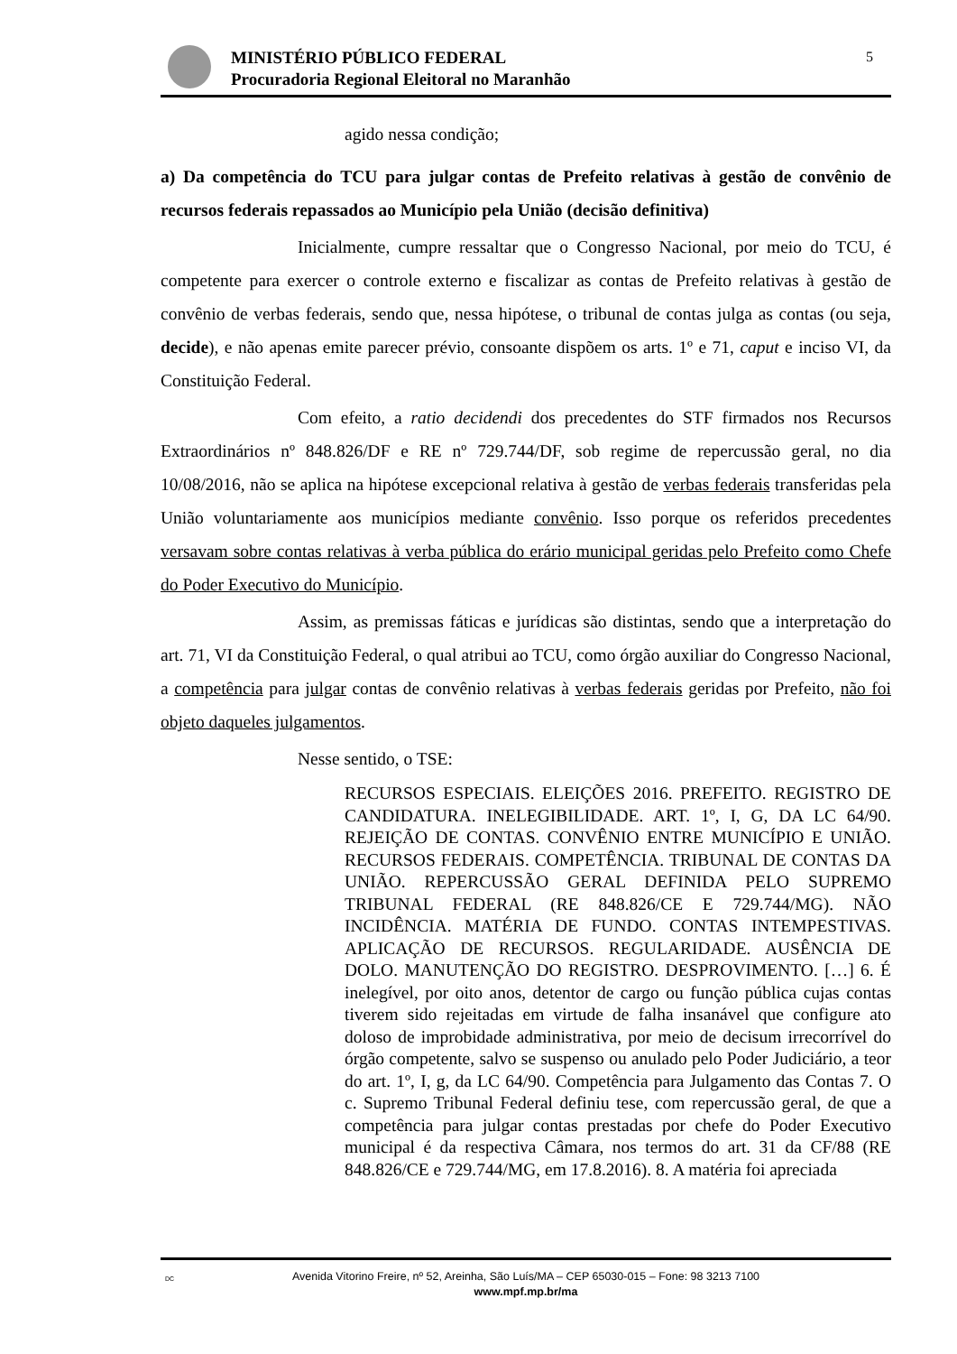MINISTÉRIO PÚBLICO FEDERAL
Procuradoria Regional Eleitoral no Maranhão
5
agido nessa condição;
a) Da competência do TCU para julgar contas de Prefeito relativas à gestão de convênio de recursos federais repassados ao Município pela União (decisão definitiva)
Inicialmente, cumpre ressaltar que o Congresso Nacional, por meio do TCU, é competente para exercer o controle externo e fiscalizar as contas de Prefeito relativas à gestão de convênio de verbas federais, sendo que, nessa hipótese, o tribunal de contas julga as contas (ou seja, decide), e não apenas emite parecer prévio, consoante dispõem os arts. 1º e 71, caput e inciso VI, da Constituição Federal.
Com efeito, a ratio decidendi dos precedentes do STF firmados nos Recursos Extraordinários nº 848.826/DF e RE nº 729.744/DF, sob regime de repercussão geral, no dia 10/08/2016, não se aplica na hipótese excepcional relativa à gestão de verbas federais transferidas pela União voluntariamente aos municípios mediante convênio. Isso porque os referidos precedentes versavam sobre contas relativas à verba pública do erário municipal geridas pelo Prefeito como Chefe do Poder Executivo do Município.
Assim, as premissas fáticas e jurídicas são distintas, sendo que a interpretação do art. 71, VI da Constituição Federal, o qual atribui ao TCU, como órgão auxiliar do Congresso Nacional, a competência para julgar contas de convênio relativas à verbas federais geridas por Prefeito, não foi objeto daqueles julgamentos.
Nesse sentido, o TSE:
RECURSOS ESPECIAIS. ELEIÇÕES 2016. PREFEITO. REGISTRO DE CANDIDATURA. INELEGIBILIDADE. ART. 1º, I, G, DA LC 64/90. REJEIÇÃO DE CONTAS. CONVÊNIO ENTRE MUNICÍPIO E UNIÃO. RECURSOS FEDERAIS. COMPETÊNCIA. TRIBUNAL DE CONTAS DA UNIÃO. REPERCUSSÃO GERAL DEFINIDA PELO SUPREMO TRIBUNAL FEDERAL (RE 848.826/CE E 729.744/MG). NÃO INCIDÊNCIA. MATÉRIA DE FUNDO. CONTAS INTEMPESTIVAS. APLICAÇÃO DE RECURSOS. REGULARIDADE. AUSÊNCIA DE DOLO. MANUTENÇÃO DO REGISTRO. DESPROVIMENTO. […] 6. É inelegível, por oito anos, detentor de cargo ou função pública cujas contas tiverem sido rejeitadas em virtude de falha insanável que configure ato doloso de improbidade administrativa, por meio de decisum irrecorrível do órgão competente, salvo se suspenso ou anulado pelo Poder Judiciário, a teor do art. 1º, I, g, da LC 64/90. Competência para Julgamento das Contas 7. O c. Supremo Tribunal Federal definiu tese, com repercussão geral, de que a competência para julgar contas prestadas por chefe do Poder Executivo municipal é da respectiva Câmara, nos termos do art. 31 da CF/88 (RE 848.826/CE e 729.744/MG, em 17.8.2016). 8. A matéria foi apreciada
DC Avenida Vitorino Freire, nº 52, Areinha, São Luís/MA – CEP 65030-015 – Fone: 98 3213 7100
www.mpf.mp.br/ma